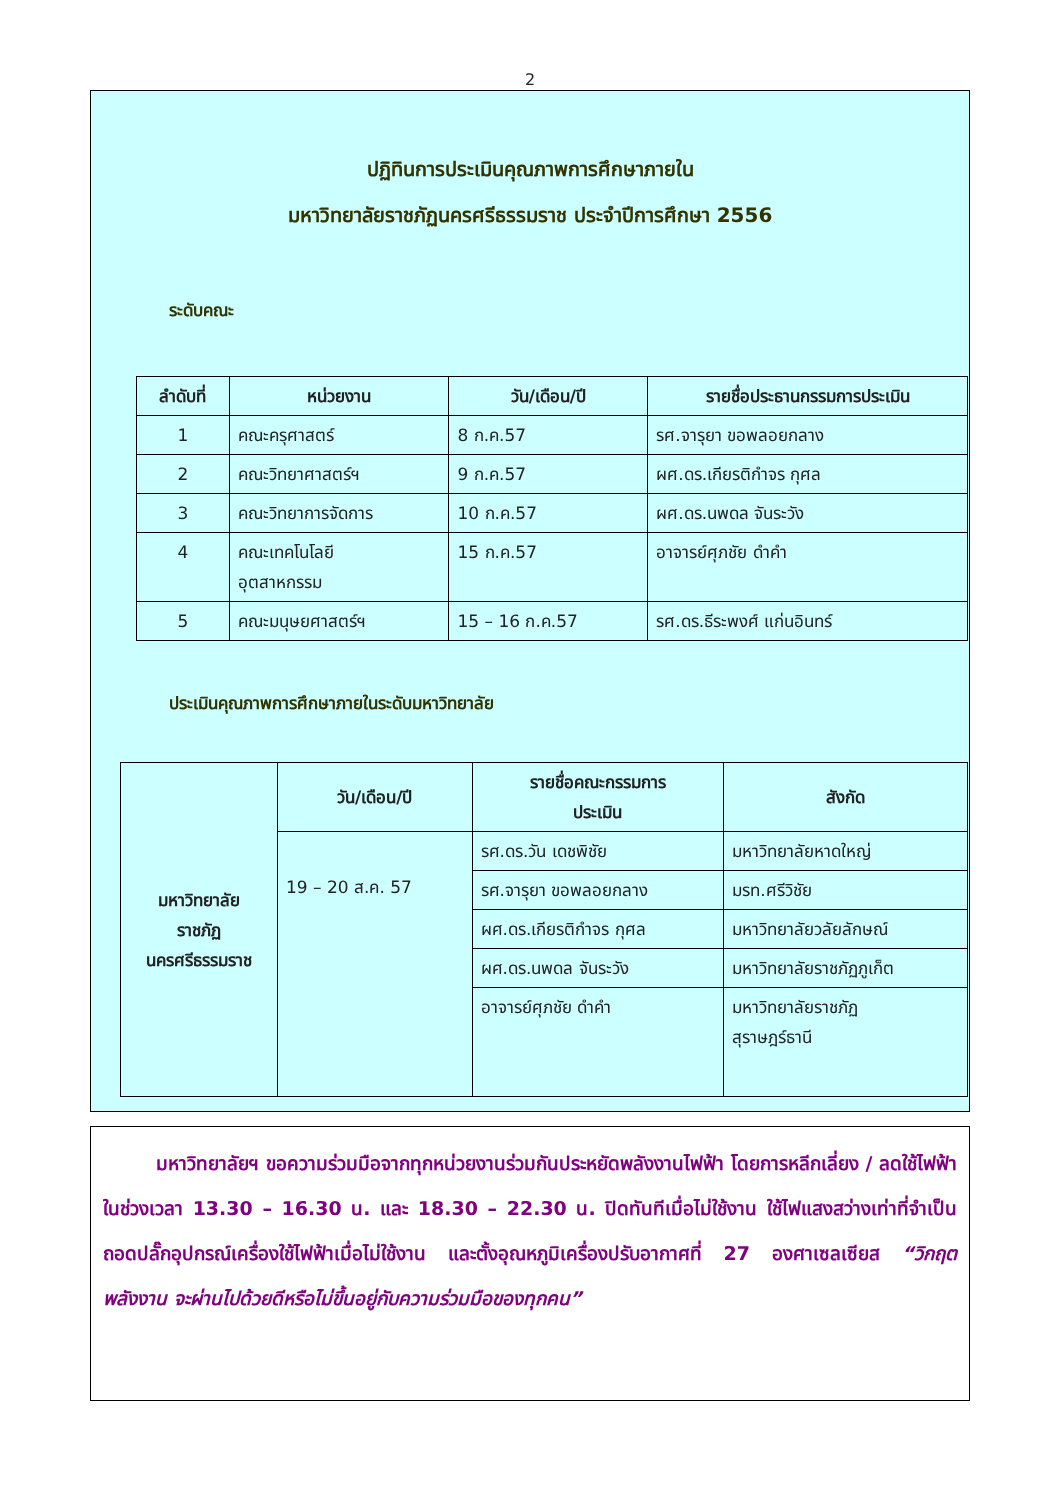2
ปฏิทินการประเมินคุณภาพการศึกษาภายใน
มหาวิทยาลัยราชภัฏนครศรีธรรมราช ประจำปีการศึกษา 2556
ระดับคณะ
| ลำดับที่ | หน่วยงาน | วัน/เดือน/ปี | รายชื่อประธานกรรมการประเมิน |
| --- | --- | --- | --- |
| 1 | คณะครุศาสตร์ | 8 ก.ค.57 | รศ.จารุยา ขอพลอยกลาง |
| 2 | คณะวิทยาศาสตร์ฯ | 9 ก.ค.57 | ผศ.ดร.เกียรติกำจร กุศล |
| 3 | คณะวิทยาการจัดการ | 10 ก.ค.57 | ผศ.ดร.นพดล จันระวัง |
| 4 | คณะเทคโนโลยี อุตสาหกรรม | 15 ก.ค.57 | อาจารย์ศุภชัย ดำคำ |
| 5 | คณะมนุษยศาสตร์ฯ | 15 – 16 ก.ค.57 | รศ.ดร.ธีระพงศ์ แก่นอินทร์ |
ประเมินคุณภาพการศึกษาภายในระดับมหาวิทยาลัย
| มหาวิทยาลัย ราชภัฏ นครศรีธรรมราช | วัน/เดือน/ปี | รายชื่อคณะกรรมการ ประเมิน | สังกัด |
| --- | --- | --- | --- |
| | 19 – 20 ส.ค. 57 | รศ.ดร.วัน เดชพิชัย | มหาวิทยาลัยหาดใหญ่ |
| | | รศ.จารุยา ขอพลอยกลาง | มรท.ศรีวิชัย |
| | | ผศ.ดร.เกียรติกำจร กุศล | มหาวิทยาลัยวลัยลักษณ์ |
| | | ผศ.ดร.นพดล จันระวัง | มหาวิทยาลัยราชภัฏภูเก็ต |
| | | อาจารย์ศุภชัย ดำคำ | มหาวิทยาลัยราชภัฏ สุราษฎร์ธานี |
มหาวิทยาลัยฯ ขอความร่วมมือจากทุกหน่วยงานร่วมกันประหยัดพลังงานไฟฟ้า โดยการหลีกเลี่ยง / ลดใช้ไฟฟ้าในช่วงเวลา 13.30 – 16.30 น. และ 18.30 – 22.30 น. ปิดทันทีเมื่อไม่ใช้งาน ใช้ไฟแสงสว่างเท่าที่จำเป็น ถอดปลั๊กอุปกรณ์เครื่องใช้ไฟฟ้าเมื่อไม่ใช้งาน และตั้งอุณหภูมิเครื่องปรับอากาศที่ 27 องศาเซลเซียส “วิกฤตพลังงาน จะผ่านไปด้วยดีหรือไม่ขึ้นอยู่กับความร่วมมือของทุกคน”